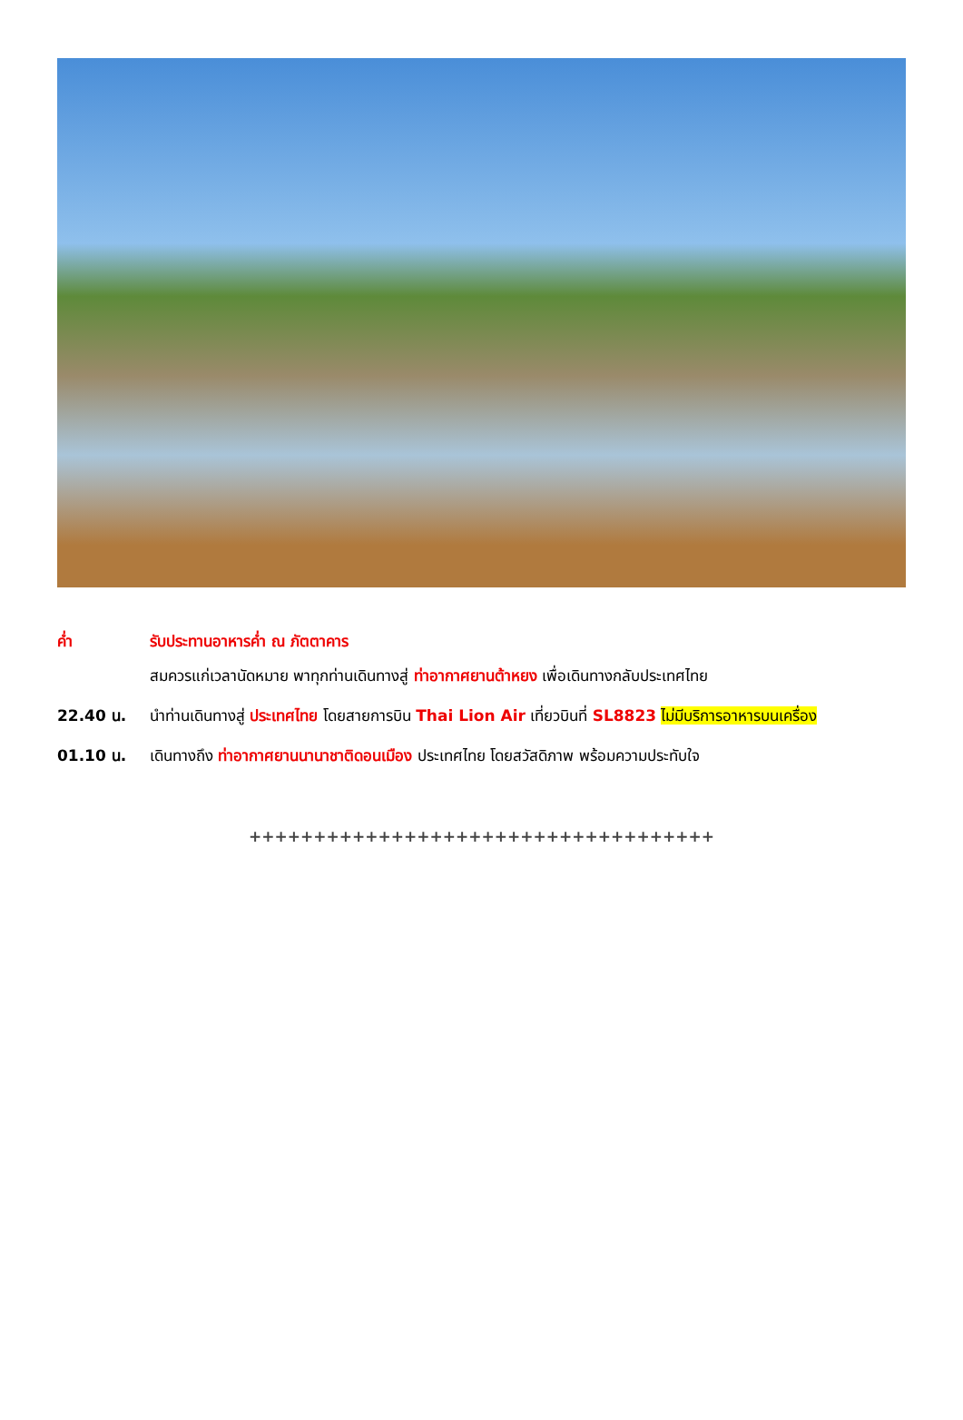ค่ำ รับประทานอาหารค่ำ ณ ภัตตาคาร
สมควรแก่เวลานัดหมาย พาทุกท่านเดินทางสู่ ท่าอากาศยานต้าหยง เพื่อเดินทางกลับประเทศไทย
22.40 น. นำท่านเดินทางสู่ ประเทศไทย โดยสายการบิน Thai Lion Air เที่ยวบินที่ SL8823 ไม่มีบริการอาหารบนเครื่อง
01.10 น. เดินทางถึง ท่าอากาศยานนานาชาติดอนเมือง ประเทศไทย โดยสวัสดิภาพ พร้อมความประทับใจ
++++++++++++++++++++++++++++++++++++